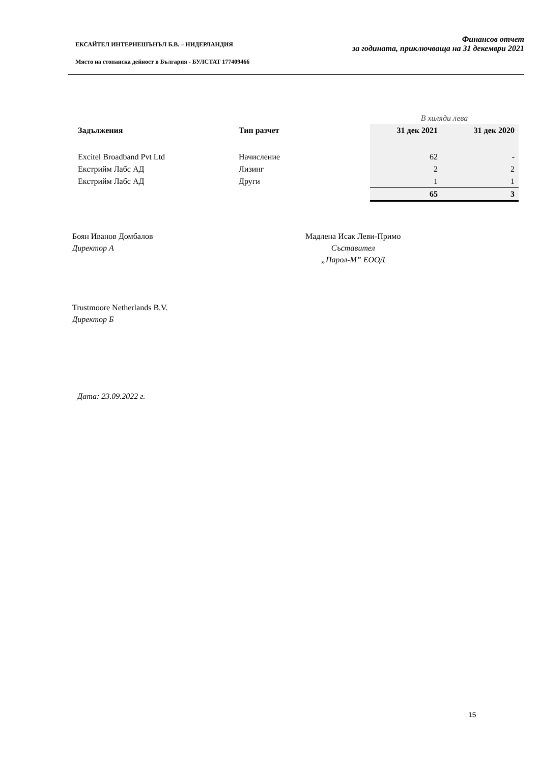ЕКСАЙТЕЛ ИНТЕРНЕШЪНЪЛ Б.В. – НИДЕРЛАНДИЯ
Място на стопанска дейност в България - БУЛСТАТ 177409466
Финансов отчет
за годината, приключваща на 31 декември 2021
| | | В хиляди лева | |
| Задължения | Тип разчет | 31 дек 2021 | 31 дек 2020 |
| Excitel Broadband Pvt Ltd | Начисление | 62 | - |
| Екстрийм Лабс АД | Лизинг | 2 | 2 |
| Екстрийм Лабс АД | Други | 1 | 1 |
| | | 65 | 3 |
Боян Иванов Домбалов
Директор А
Мадлена Исак Леви-Примо
Съставител
„Парол-М” ЕООД
Trustmoore Netherlands B.V.
Директор Б
Дата: 23.09.2022 г.
15